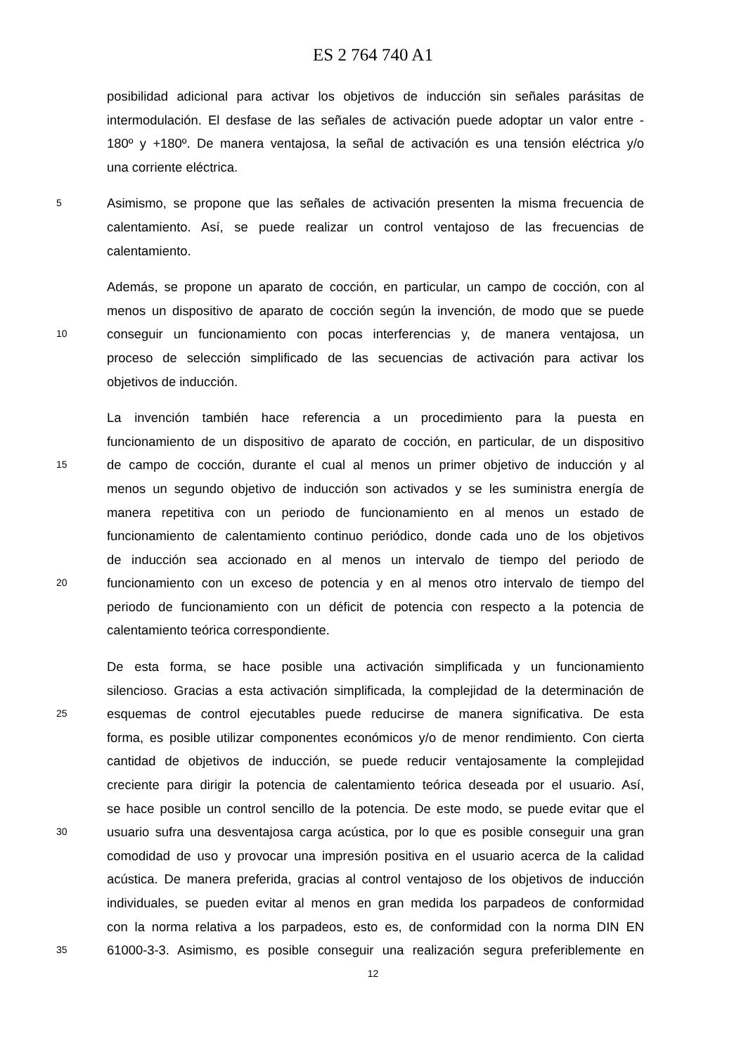ES 2 764 740 A1
posibilidad adicional para activar los objetivos de inducción sin señales parásitas de
intermodulación. El desfase de las señales de activación puede adoptar un valor entre -
180º y +180º. De manera ventajosa, la señal de activación es una tensión eléctrica y/o
una corriente eléctrica.
5 Asimismo, se propone que las señales de activación presenten la misma frecuencia de
calentamiento. Así, se puede realizar un control ventajoso de las frecuencias de
calentamiento.
Además, se propone un aparato de cocción, en particular, un campo de cocción, con al
menos un dispositivo de aparato de cocción según la invención, de modo que se puede
10 conseguir un funcionamiento con pocas interferencias y, de manera ventajosa, un
proceso de selección simplificado de las secuencias de activación para activar los
objetivos de inducción.
La invención también hace referencia a un procedimiento para la puesta en
funcionamiento de un dispositivo de aparato de cocción, en particular, de un dispositivo
15 de campo de cocción, durante el cual al menos un primer objetivo de inducción y al
menos un segundo objetivo de inducción son activados y se les suministra energía de
manera repetitiva con un periodo de funcionamiento en al menos un estado de
funcionamiento de calentamiento continuo periódico, donde cada uno de los objetivos
de inducción sea accionado en al menos un intervalo de tiempo del periodo de
20 funcionamiento con un exceso de potencia y en al menos otro intervalo de tiempo del
periodo de funcionamiento con un déficit de potencia con respecto a la potencia de
calentamiento teórica correspondiente.
De esta forma, se hace posible una activación simplificada y un funcionamiento
silencioso. Gracias a esta activación simplificada, la complejidad de la determinación de
25 esquemas de control ejecutables puede reducirse de manera significativa. De esta
forma, es posible utilizar componentes económicos y/o de menor rendimiento. Con cierta
cantidad de objetivos de inducción, se puede reducir ventajosamente la complejidad
creciente para dirigir la potencia de calentamiento teórica deseada por el usuario. Así,
se hace posible un control sencillo de la potencia. De este modo, se puede evitar que el
30 usuario sufra una desventajosa carga acústica, por lo que es posible conseguir una gran
comodidad de uso y provocar una impresión positiva en el usuario acerca de la calidad
acústica. De manera preferida, gracias al control ventajoso de los objetivos de inducción
individuales, se pueden evitar al menos en gran medida los parpadeos de conformidad
con la norma relativa a los parpadeos, esto es, de conformidad con la norma DIN EN
35 61000-3-3. Asimismo, es posible conseguir una realización segura preferiblemente en
12